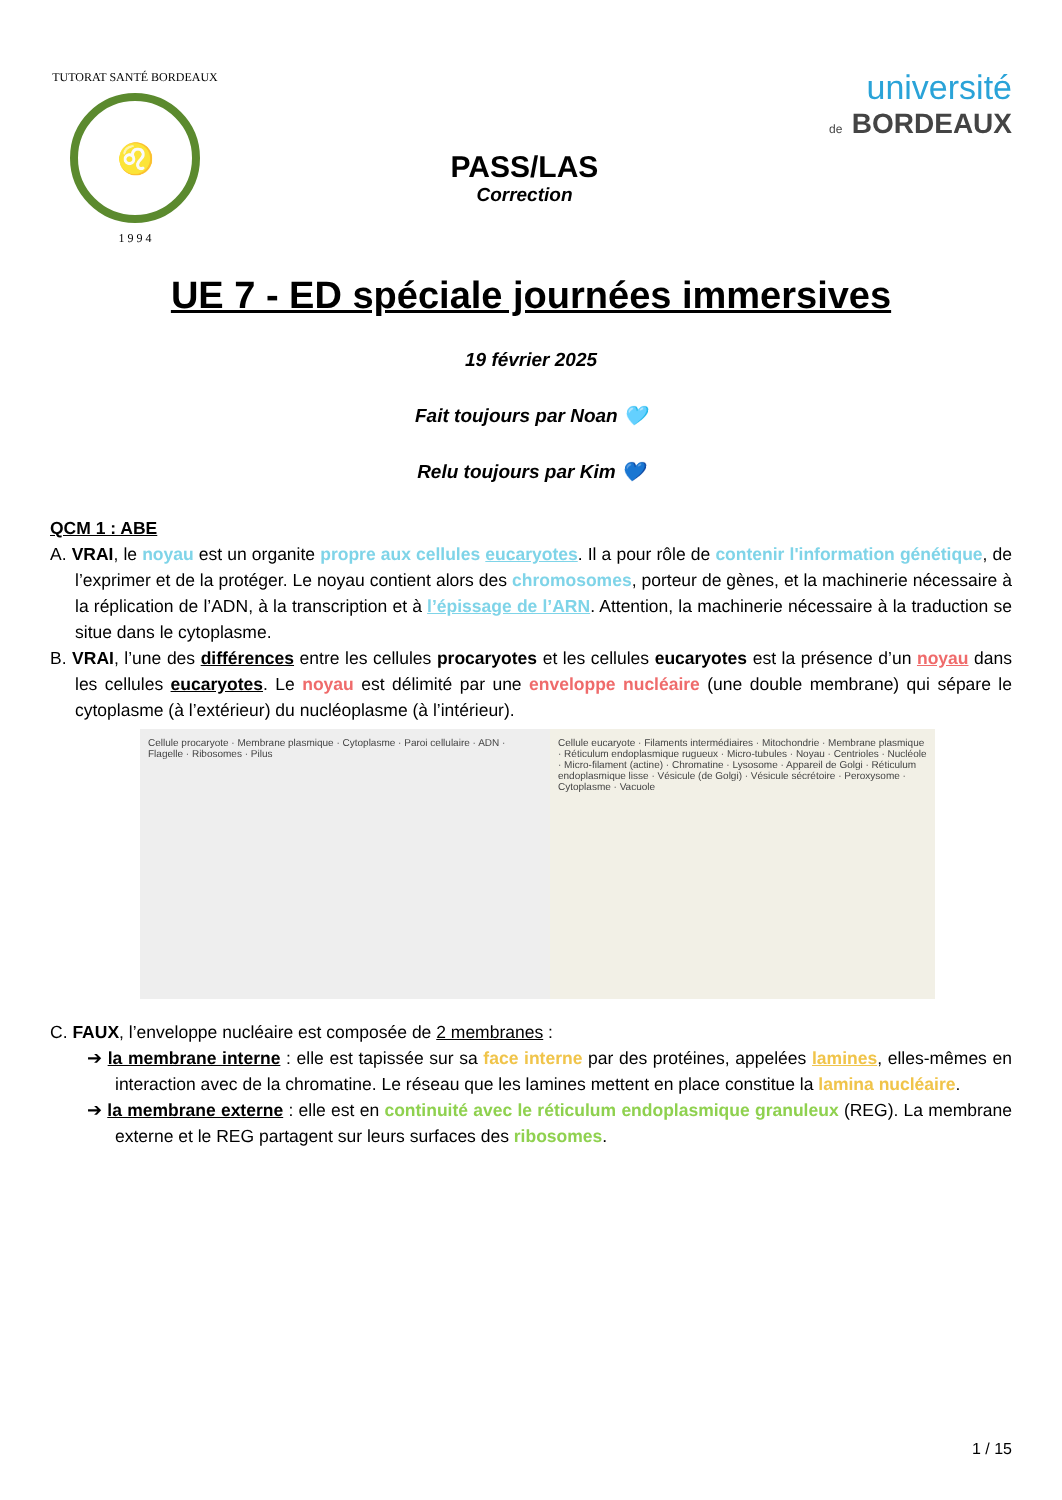TUTORAT SANTÉ BORDEAUX
♌
1 9 9 4
PASS/LAS
Correction
université
de BORDEAUX
UE 7 - ED spéciale journées immersives
19 février 2025
Fait toujours par Noan 🩵
Relu toujours par Kim 💙
QCM 1 : ABE
A. VRAI, le noyau est un organite propre aux cellules eucaryotes. Il a pour rôle de contenir l'information génétique, de l’exprimer et de la protéger. Le noyau contient alors des chromosomes, porteur de gènes, et la machinerie nécessaire à la réplication de l’ADN, à la transcription et à l’épissage de l’ARN. Attention, la machinerie nécessaire à la traduction se situe dans le cytoplasme.
B. VRAI, l’une des différences entre les cellules procaryotes et les cellules eucaryotes est la présence d’un noyau dans les cellules eucaryotes. Le noyau est délimité par une enveloppe nucléaire (une double membrane) qui sépare le cytoplasme (à l’extérieur) du nucléoplasme (à l’intérieur).
Cellule procaryote · Membrane plasmique · Cytoplasme · Paroi cellulaire · ADN · Flagelle · Ribosomes · Pilus
Cellule eucaryote · Filaments intermédiaires · Mitochondrie · Membrane plasmique · Réticulum endoplasmique rugueux · Micro-tubules · Noyau · Centrioles · Nucléole · Micro-filament (actine) · Chromatine · Lysosome · Appareil de Golgi · Réticulum endoplasmique lisse · Vésicule (de Golgi) · Vésicule sécrétoire · Peroxysome · Cytoplasme · Vacuole
C. FAUX, l’enveloppe nucléaire est composée de 2 membranes :
➔ la membrane interne : elle est tapissée sur sa face interne par des protéines, appelées lamines, elles-mêmes en interaction avec de la chromatine. Le réseau que les lamines mettent en place constitue la lamina nucléaire.
➔ la membrane externe : elle est en continuité avec le réticulum endoplasmique granuleux (REG). La membrane externe et le REG partagent sur leurs surfaces des ribosomes.
1 / 15